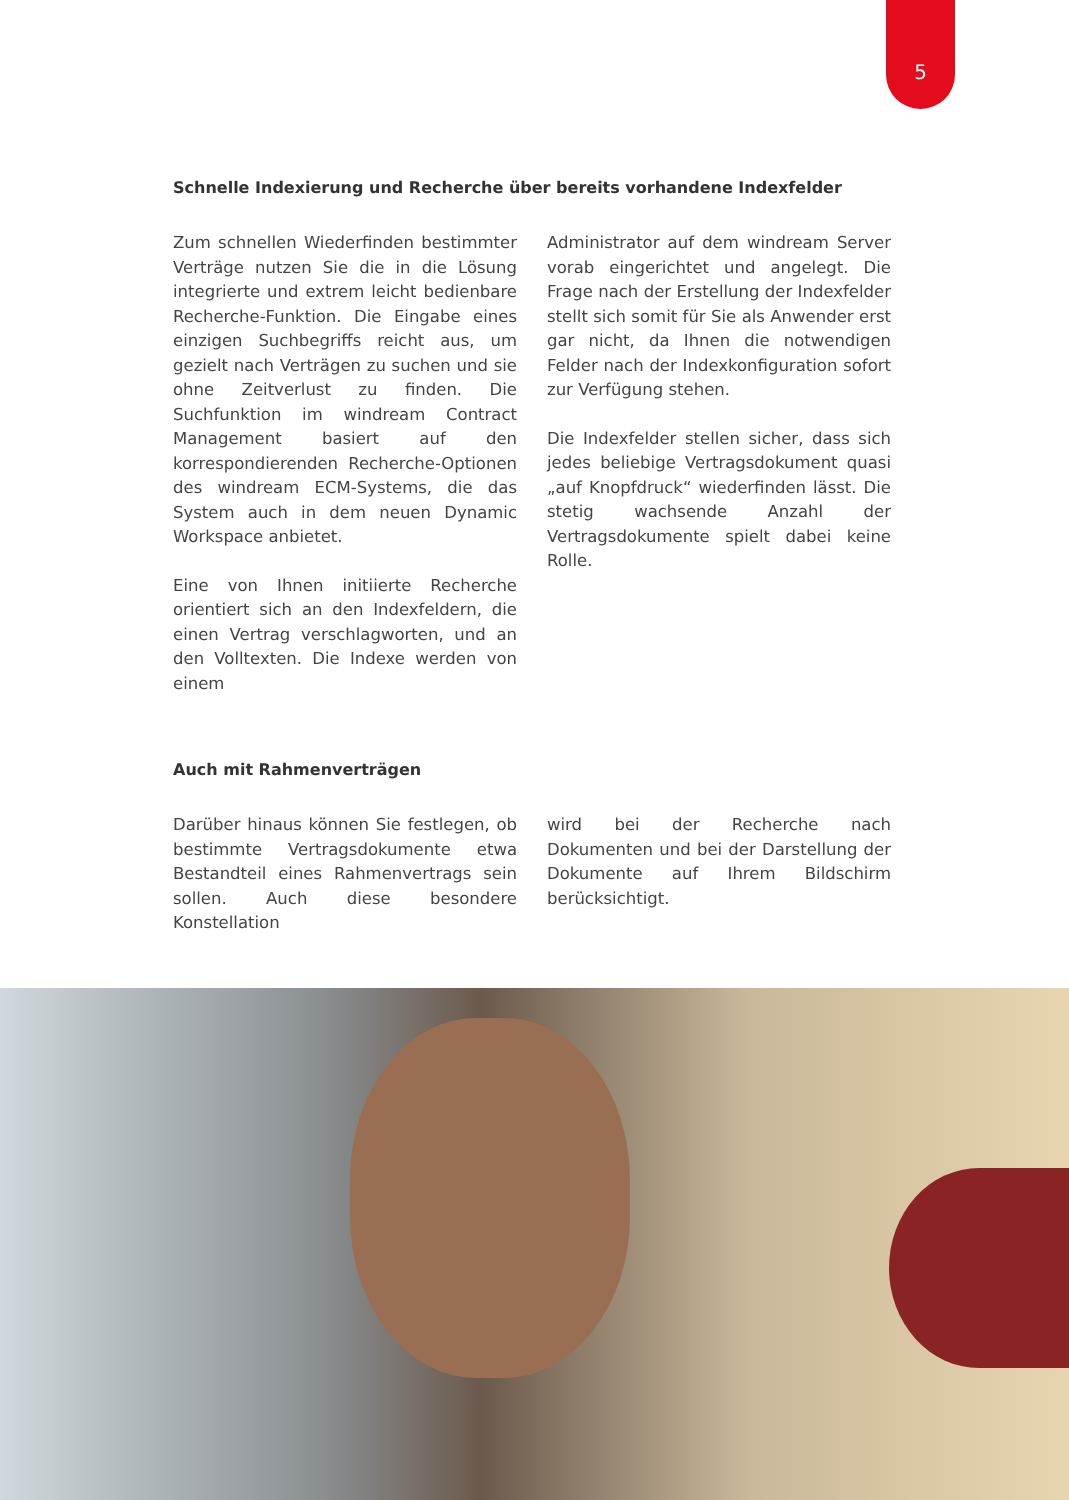5
Schnelle Indexierung und Recherche über bereits vorhandene Indexfelder
Zum schnellen Wiederfinden bestimmter Verträge nutzen Sie die in die Lösung integrierte und extrem leicht bedienbare Recherche-Funktion. Die Eingabe eines einzigen Suchbegriffs reicht aus, um gezielt nach Verträgen zu suchen und sie ohne Zeitverlust zu finden. Die Suchfunktion im windream Contract Management basiert auf den korrespondierenden Recherche-Optionen des windream ECM-Systems, die das System auch in dem neuen Dynamic Workspace anbietet.
Eine von Ihnen initiierte Recherche orientiert sich an den Indexfeldern, die einen Vertrag verschlagworten, und an den Volltexten. Die Indexe werden von einem
Administrator auf dem windream Server vorab eingerichtet und angelegt. Die Frage nach der Erstellung der Indexfelder stellt sich somit für Sie als Anwender erst gar nicht, da Ihnen die notwendigen Felder nach der Indexkonfiguration sofort zur Verfügung stehen.
Die Indexfelder stellen sicher, dass sich jedes beliebige Vertragsdokument quasi „auf Knopfdruck“ wiederfinden lässt. Die stetig wachsende Anzahl der Vertragsdokumente spielt dabei keine Rolle.
Auch mit Rahmenverträgen
Darüber hinaus können Sie festlegen, ob bestimmte Vertragsdokumente etwa Bestandteil eines Rahmenvertrags sein sollen. Auch diese besondere Konstellation
wird bei der Recherche nach Dokumenten und bei der Darstellung der Dokumente auf Ihrem Bildschirm berücksichtigt.